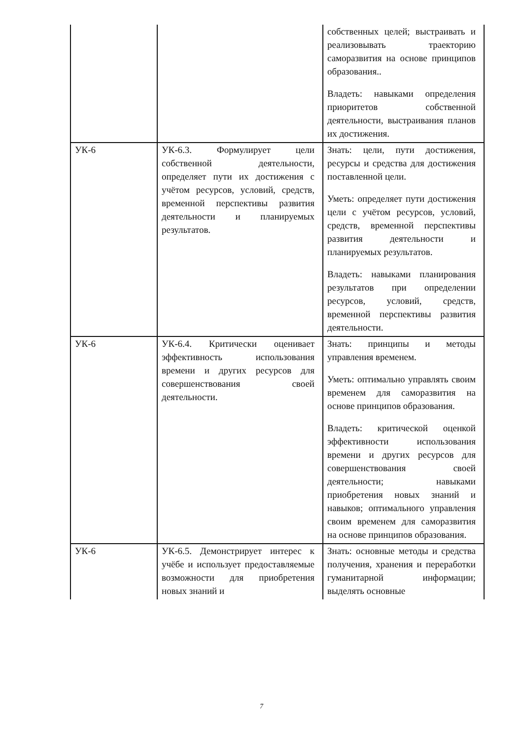| | | собственных целей; выстраивать и реализовывать траекторию саморазвития на основе принципов образования.. Владеть: навыками определения приоритетов собственной деятельности, выстраивания планов их достижения. |
| УК-6 | УК-6.3. Формулирует цели собственной деятельности, определяет пути их достижения с учётом ресурсов, условий, средств, временной перспективы развития деятельности и планируемых результатов. | Знать: цели, пути достижения, ресурсы и средства для достижения поставленной цели. Уметь: определяет пути достижения цели с учётом ресурсов, условий, средств, временной перспективы развития деятельности и планируемых результатов. Владеть: навыками планирования результатов при определении ресурсов, условий, средств, временной перспективы развития деятельности. |
| УК-6 | УК-6.4. Критически оценивает эффективность использования времени и других ресурсов для совершенствования своей деятельности. | Знать: принципы и методы управления временем. Уметь: оптимально управлять своим временем для саморазвития на основе принципов образования. Владеть: критической оценкой эффективности использования времени и других ресурсов для совершенствования своей деятельности; навыками приобретения новых знаний и навыков; оптимального управления своим временем для саморазвития на основе принципов образования. |
| УК-6 | УК-6.5. Демонстрирует интерес к учёбе и использует предоставляемые возможности для приобретения новых знаний и | Знать: основные методы и средства получения, хранения и переработки гуманитарной информации; выделять основные |
7